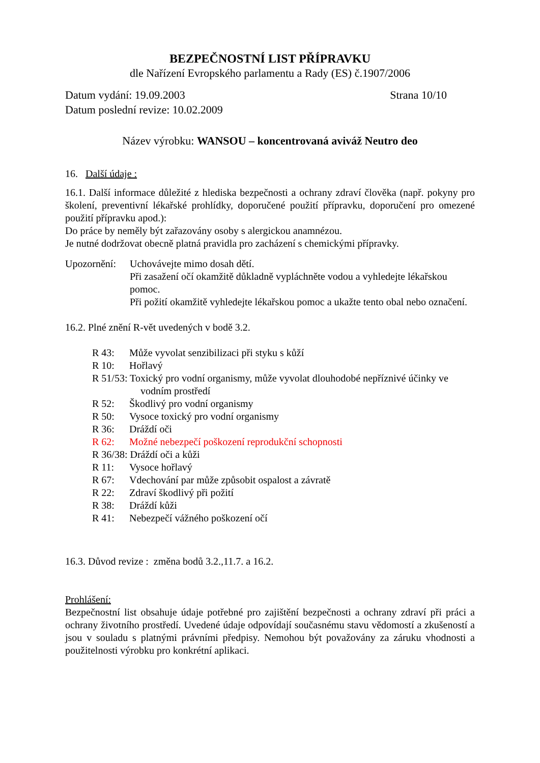BEZPEČNOSTNÍ LIST PŘÍPRAVKU
dle Nařízení Evropského parlamentu a Rady (ES) č.1907/2006
Datum vydání: 19.09.2003 Strana 10/10
Datum poslední revize: 10.02.2009
Název výrobku: WANSOU – koncentrovaná aviváž Neutro deo
16. Další údaje :
16.1. Další informace důležité z hlediska bezpečnosti a ochrany zdraví člověka (např. pokyny pro školení, preventivní lékařské prohlídky, doporučené použití přípravku, doporučení pro omezené použití přípravku apod.):
Do práce by neměly být zařazovány osoby s alergickou anamnézou.
Je nutné dodržovat obecně platná pravidla pro zacházení s chemickými přípravky.
Upozornění:
Uchovávejte mimo dosah dětí.
Při zasažení očí okamžitě důkladně vypláchněte vodou a vyhledejte lékařskou pomoc.
Při požití okamžitě vyhledejte lékařskou pomoc a ukažte tento obal nebo označení.
16.2. Plné znění R-vět uvedených v bodě 3.2.
R 43: Může vyvolat senzibilizaci při styku s kůží
R 10: Hořlavý
R 51/53: Toxický pro vodní organismy, může vyvolat dlouhodobé nepříznivé účinky ve
vodním prostředí
R 52: Škodlivý pro vodní organismy
R 50: Vysoce toxický pro vodní organismy
R 36: Dráždí oči
R 62: Možné nebezpečí poškození reprodukční schopnosti
R 36/38: Dráždí oči a kůži
R 11: Vysoce hořlavý
R 67: Vdechování par může způsobit ospalost a závratě
R 22: Zdraví škodlivý při požití
R 38: Dráždí kůži
R 41: Nebezpečí vážného poškození očí
16.3. Důvod revize : změna bodů 3.2.,11.7. a 16.2.
Prohlášení:
Bezpečnostní list obsahuje údaje potřebné pro zajištění bezpečnosti a ochrany zdraví při práci a ochrany životního prostředí. Uvedené údaje odpovídají současnému stavu vědomostí a zkušeností a jsou v souladu s platnými právními předpisy. Nemohou být považovány za záruku vhodnosti a použitelnosti výrobku pro konkrétní aplikaci.